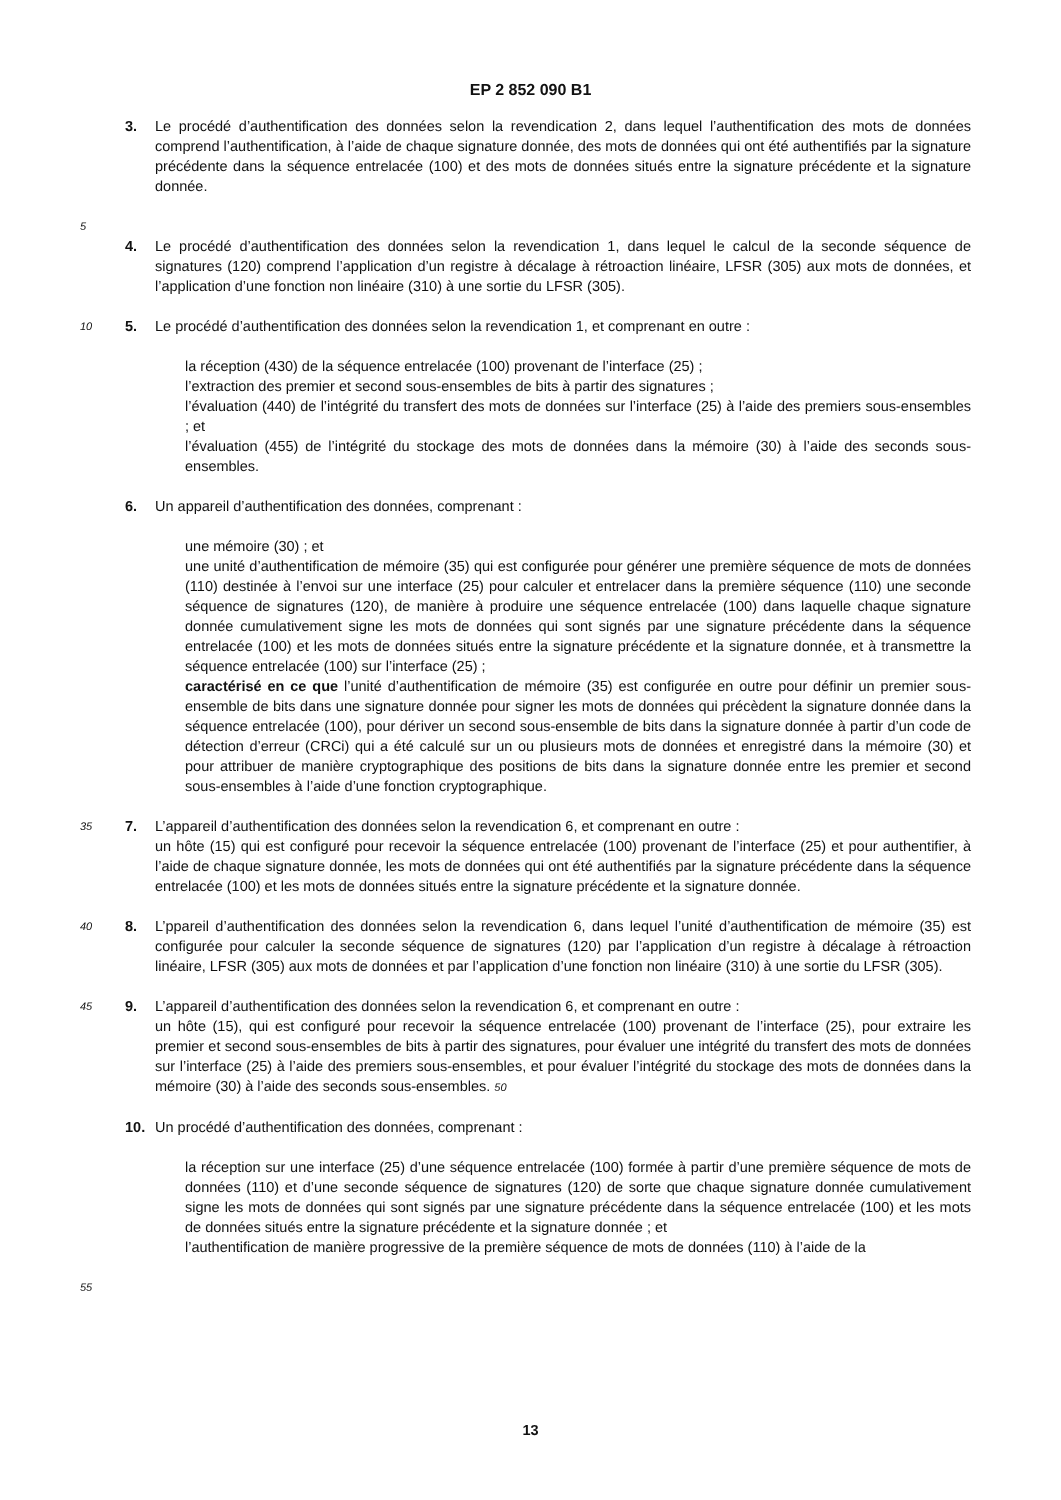EP 2 852 090 B1
3. Le procédé d’authentification des données selon la revendication 2, dans lequel l’authentification des mots de données comprend l’authentification, à l’aide de chaque signature donnée, des mots de données qui ont été authentifiés par la signature précédente dans la séquence entrelacée (100) et des mots de données situés entre la signature précédente et la signature donnée.
5
4. Le procédé d’authentification des données selon la revendication 1, dans lequel le calcul de la seconde séquence de signatures (120) comprend l’application d’un registre à décalage à rétroaction linéaire, LFSR (305) aux mots de données, et l’application d’une fonction non linéaire (310) à une sortie du LFSR (305).
10
5. Le procédé d’authentification des données selon la revendication 1, et comprenant en outre :
la réception (430) de la séquence entrelacée (100) provenant de l’interface (25) ;
l’extraction des premier et second sous-ensembles de bits à partir des signatures ;
l’évaluation (440) de l’intégrité du transfert des mots de données sur l’interface (25) à l’aide des premiers sous-ensembles ; et
l’évaluation (455) de l’intégrité du stockage des mots de données dans la mémoire (30) à l’aide des seconds sous-ensembles.
6. Un appareil d’authentification des données, comprenant :
une mémoire (30) ; et
une unité d’authentification de mémoire (35) qui est configurée pour générer une première séquence de mots de données (110) destinée à l’envoi sur une interface (25) pour calculer et entrelacer dans la première séquence (110) une seconde séquence de signatures (120), de manière à produire une séquence entrelacée (100) dans laquelle chaque signature donnée cumulativement signe les mots de données qui sont signés par une signature précédente dans la séquence entrelacée (100) et les mots de données situés entre la signature précédente et la signature donnée, et à transmettre la séquence entrelacée (100) sur l’interface (25) ;
caractérisé en ce que l’unité d’authentification de mémoire (35) est configurée en outre pour définir un premier sous-ensemble de bits dans une signature donnée pour signer les mots de données qui précèdent la signature donnée dans la séquence entrelacée (100), pour dériver un second sous-ensemble de bits dans la signature donnée à partir d’un code de détection d’erreur (CRCi) qui a été calculé sur un ou plusieurs mots de données et enregistré dans la mémoire (30) et pour attribuer de manière cryptographique des positions de bits dans la signature donnée entre les premier et second sous-ensembles à l’aide d’une fonction cryptographique.
35
7. L’appareil d’authentification des données selon la revendication 6, et comprenant en outre :
un hôte (15) qui est configuré pour recevoir la séquence entrelacée (100) provenant de l’interface (25) et pour authentifier, à l’aide de chaque signature donnée, les mots de données qui ont été authentifiés par la signature précédente dans la séquence entrelacée (100) et les mots de données situés entre la signature précédente et la signature donnée.
40
8. L’ppareil d’authentification des données selon la revendication 6, dans lequel l’unité d’authentification de mémoire (35) est configurée pour calculer la seconde séquence de signatures (120) par l’application d’un registre à décalage à rétroaction linéaire, LFSR (305) aux mots de données et par l’application d’une fonction non linéaire (310) à une sortie du LFSR (305).
45
9. L’appareil d’authentification des données selon la revendication 6, et comprenant en outre :
un hôte (15), qui est configuré pour recevoir la séquence entrelacée (100) provenant de l’interface (25), pour extraire les premier et second sous-ensembles de bits à partir des signatures, pour évaluer une intégrité du transfert des mots de données sur l’interface (25) à l’aide des premiers sous-ensembles, et pour évaluer l’intégrité du stockage des mots de données dans la mémoire (30) à l’aide des seconds sous-ensembles. 50
10. Un procédé d’authentification des données, comprenant :
la réception sur une interface (25) d’une séquence entrelacée (100) formée à partir d’une première séquence de mots de données (110) et d’une seconde séquence de signatures (120) de sorte que chaque signature donnée cumulativement signe les mots de données qui sont signés par une signature précédente dans la séquence entrelacée (100) et les mots de données situés entre la signature précédente et la signature donnée ; et
l’authentification de manière progressive de la première séquence de mots de données (110) à l’aide de la
55
13